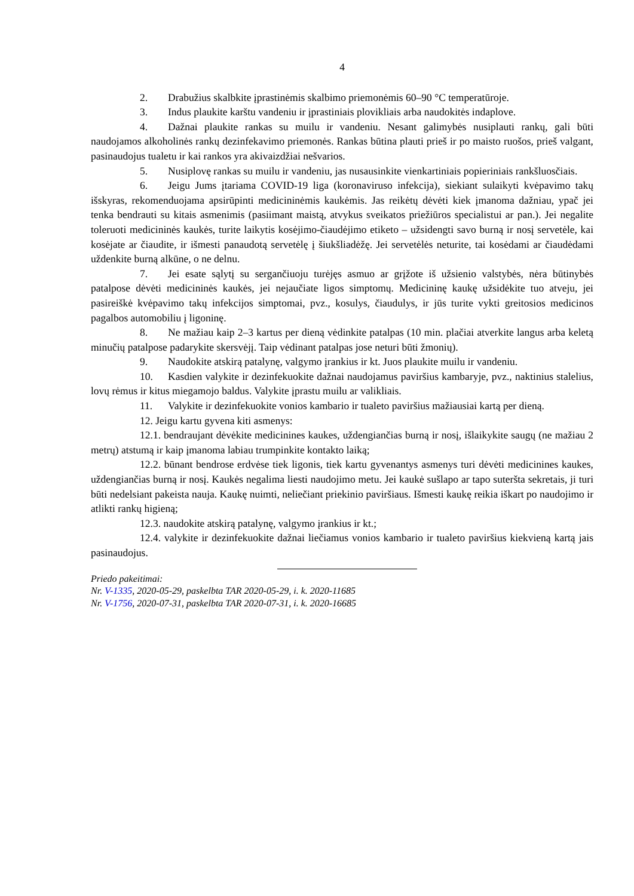4
2. Drabužius skalbkite įprastinėmis skalbimo priemonėmis 60–90 °C temperatūroje.
3. Indus plaukite karštu vandeniu ir įprastiniais plovikliais arba naudokitės indaplove.
4. Dažnai plaukite rankas su muilu ir vandeniu. Nesant galimybės nusiplauti rankų, gali būti naudojamos alkoholinės rankų dezinfekavimo priemonės. Rankas būtina plauti prieš ir po maisto ruošos, prieš valgant, pasinaudojus tualetu ir kai rankos yra akivaizdžiai nešvarios.
5. Nusiplovę rankas su muilu ir vandeniu, jas nusausinkite vienkartiniais popieriniais rankšluosčiais.
6. Jeigu Jums įtariama COVID-19 liga (koronaviruso infekcija), siekiant sulaikyti kvėpavimo takų išskyras, rekomenduojama apsirūpinti medicininėmis kaukėmis. Jas reikėtų dėvėti kiek įmanoma dažniau, ypač jei tenka bendrauti su kitais asmenimis (pasiimant maistą, atvykus sveikatos priežiūros specialistui ar pan.). Jei negalite toleruoti medicininės kaukės, turite laikytis kosėjimo-čiaudėjimo etiketo – užsidengti savo burną ir nosį servetėle, kai kosėjate ar čiaudite, ir išmesti panaudotą servetėlę į šiukšliadėžę. Jei servetėlės neturite, tai kosėdami ar čiaudėdami uždenkite burną alkūne, o ne delnu.
7. Jei esate sąlytį su sergančiuoju turėjęs asmuo ar grįžote iš užsienio valstybės, nėra būtinybės patalpose dėvėti medicininės kaukės, jei nejaučiate ligos simptomų. Medicininę kaukę užsidėkite tuo atveju, jei pasireiškė kvėpavimo takų infekcijos simptomai, pvz., kosulys, čiaudulys, ir jūs turite vykti greitosios medicinos pagalbos automobiliu į ligoninę.
8. Ne mažiau kaip 2–3 kartus per dieną vėdinkite patalpas (10 min. plačiai atverkite langus arba keletą minučių patalpose padarykite skersvėjį. Taip vėdinant patalpas jose neturi būti žmonių).
9. Naudokite atskirą patalynę, valgymo įrankius ir kt. Juos plaukite muilu ir vandeniu.
10. Kasdien valykite ir dezinfekuokite dažnai naudojamus paviršius kambaryje, pvz., naktinius stalelius, lovų rėmus ir kitus miegamojo baldus. Valykite įprastu muilu ar valikliais.
11. Valykite ir dezinfekuokite vonios kambario ir tualeto paviršius mažiausiai kartą per dieną.
12. Jeigu kartu gyvena kiti asmenys:
12.1. bendraujant dėvėkite medicinines kaukes, uždengiančias burną ir nosį, išlaikykite saugų (ne mažiau 2 metrų) atstumą ir kaip įmanoma labiau trumpinkite kontakto laiką;
12.2. būnant bendrose erdvėse tiek ligonis, tiek kartu gyvenantys asmenys turi dėvėti medicinines kaukes, uždengiančias burną ir nosį. Kaukės negalima liesti naudojimo metu. Jei kaukė sušlapo ar tapo suteršta sekretais, ji turi būti nedelsiant pakeista nauja. Kaukę nuimti, neliečiant priekinio paviršiaus. Išmesti kaukę reikia iškart po naudojimo ir atlikti rankų higieną;
12.3. naudokite atskirą patalynę, valgymo įrankius ir kt.;
12.4. valykite ir dezinfekuokite dažnai liečiamus vonios kambario ir tualeto paviršius kiekvieną kartą jais pasinaudojus.
Priedo pakeitimai:
Nr. V-1335, 2020-05-29, paskelbta TAR 2020-05-29, i. k. 2020-11685
Nr. V-1756, 2020-07-31, paskelbta TAR 2020-07-31, i. k. 2020-16685